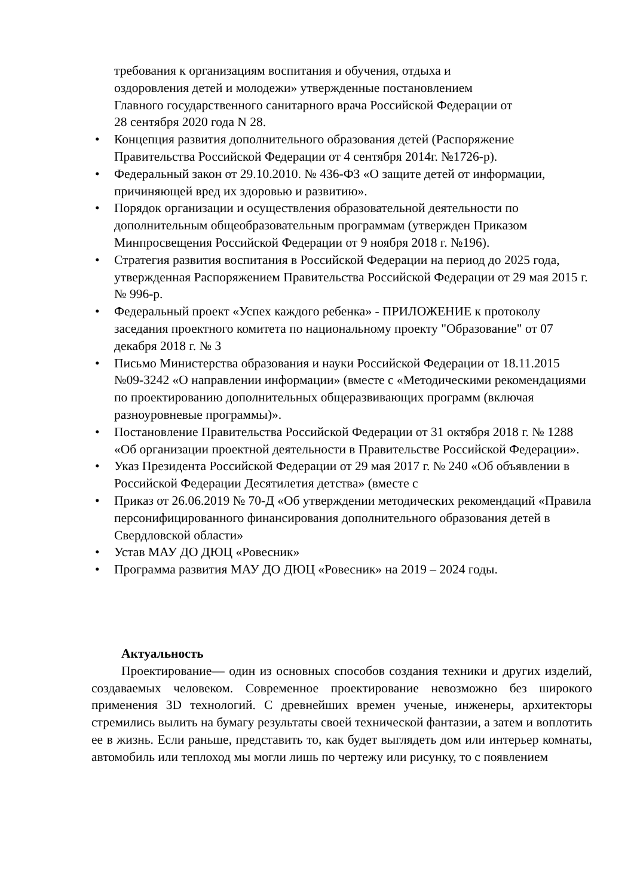требования к организациям воспитания и обучения, отдыха и
оздоровления детей и молодежи» утвержденные постановлением
Главного государственного санитарного врача Российской Федерации от
28 сентября 2020 года N 28.
• Концепция развития дополнительного образования детей (Распоряжение Правительства Российской Федерации от 4 сентября 2014г. №1726-р).
• Федеральный закон от 29.10.2010. № 436-ФЗ «О защите детей от информации, причиняющей вред их здоровью и развитию».
• Порядок организации и осуществления образовательной деятельности по дополнительным общеобразовательным программам (утвержден Приказом Минпросвещения Российской Федерации от 9 ноября 2018 г. №196).
• Стратегия развития воспитания в Российской Федерации на период до 2025 года, утвержденная Распоряжением Правительства Российской Федерации от 29 мая 2015 г. № 996-р.
• Федеральный проект «Успех каждого ребенка» - ПРИЛОЖЕНИЕ к протоколу заседания проектного комитета по национальному проекту "Образование" от 07 декабря 2018 г. № 3
• Письмо Министерства образования и науки Российской Федерации от 18.11.2015 №09-3242 «О направлении информации» (вместе с «Методическими рекомендациями по проектированию дополнительных общеразвивающих программ (включая разноуровневые программы)».
• Постановление Правительства Российской Федерации от 31 октября 2018 г. № 1288 «Об организации проектной деятельности в Правительстве Российской Федерации».
• Указ Президента Российской Федерации от 29 мая 2017 г. № 240 «Об объявлении в Российской Федерации Десятилетия детства» (вместе с
• Приказ от 26.06.2019 № 70-Д «Об утверждении методических рекомендаций «Правила персонифицированного финансирования дополнительного образования детей в Свердловской области»
• Устав МАУ ДО ДЮЦ «Ровесник»
• Программа развития МАУ ДО ДЮЦ «Ровесник» на 2019 – 2024 годы.
Актуальность
Проектирование— один из основных способов создания техники и других изделий, создаваемых человеком. Современное проектирование невозможно без широкого применения 3D технологий. С древнейших времен ученые, инженеры, архитекторы стремились вылить на бумагу результаты своей технической фантазии, а затем и воплотить ее в жизнь. Если раньше, представить то, как будет выглядеть дом или интерьер комнаты, автомобиль или теплоход мы могли лишь по чертежу или рисунку, то с появлением